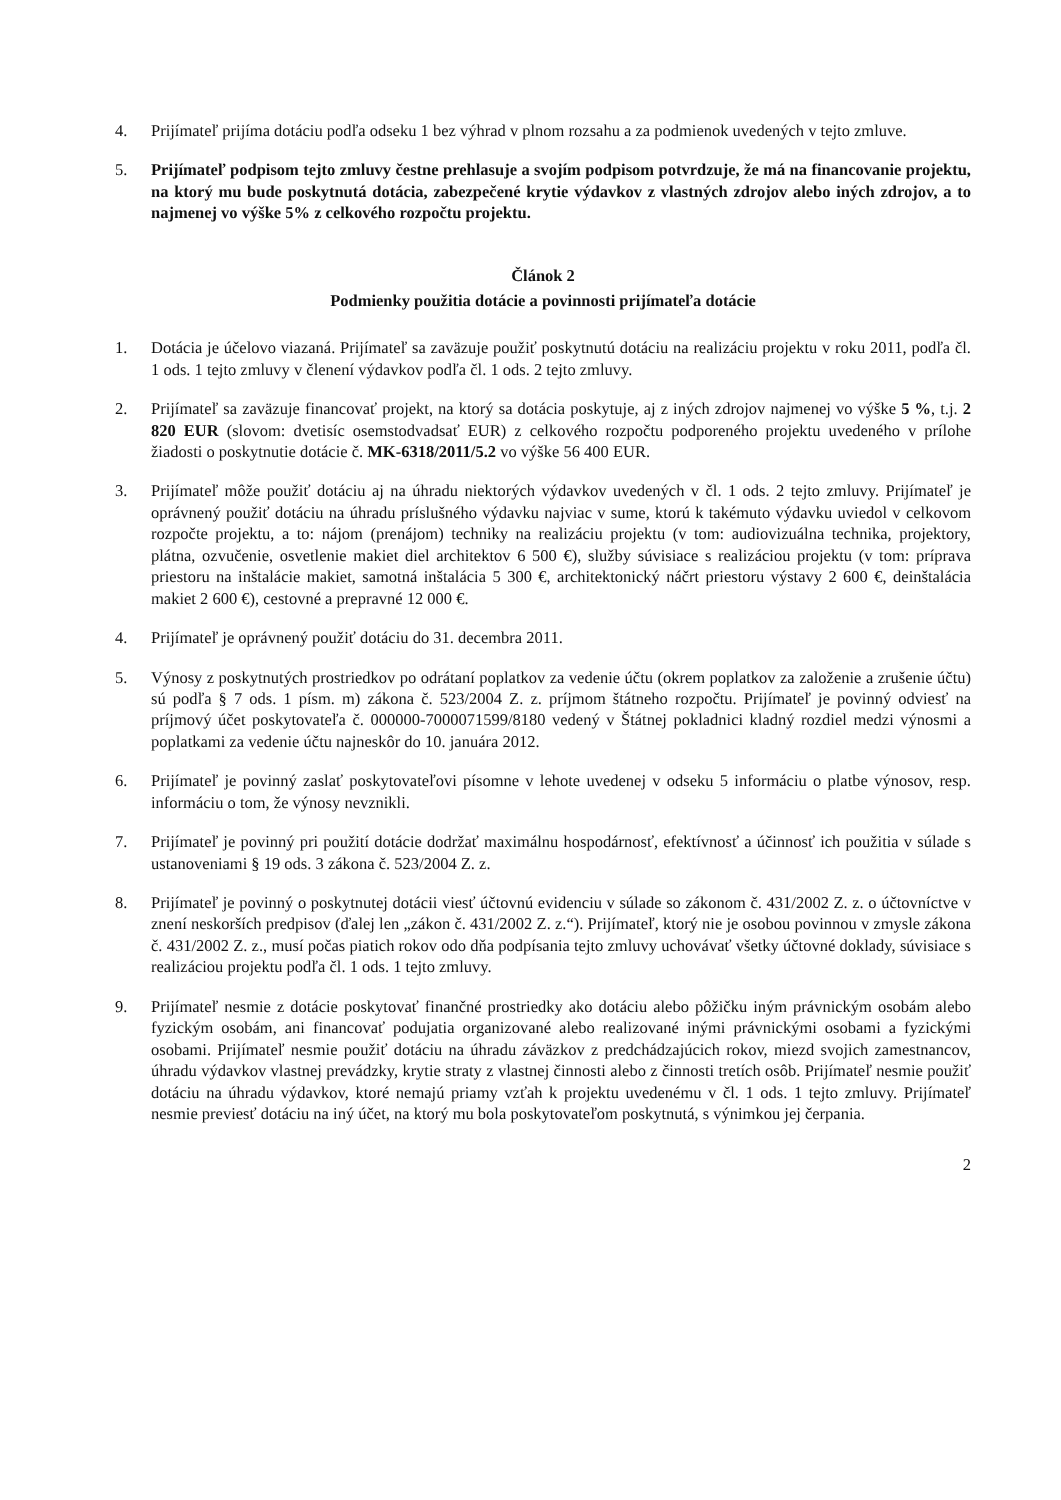4. Prijímateľ prijíma dotáciu podľa odseku 1 bez výhrad v plnom rozsahu a za podmienok uvedených v tejto zmluve.
5. Prijímateľ podpisom tejto zmluvy čestne prehlasuje a svojím podpisom potvrdzuje, že má na financovanie projektu, na ktorý mu bude poskytnutá dotácia, zabezpečené krytie výdavkov z vlastných zdrojov alebo iných zdrojov, a to najmenej vo výške 5% z celkového rozpočtu projektu.
Článok 2
Podmienky použitia dotácie a povinnosti prijímateľa dotácie
1. Dotácia je účelovo viazaná. Prijímateľ sa zaväzuje použiť poskytnutú dotáciu na realizáciu projektu v roku 2011, podľa čl. 1 ods. 1 tejto zmluvy v členení výdavkov podľa čl. 1 ods. 2 tejto zmluvy.
2. Prijímateľ sa zaväzuje financovať projekt, na ktorý sa dotácia poskytuje, aj z iných zdrojov najmenej vo výške 5 %, t.j. 2 820 EUR (slovom: dvetisíc osemstodvadsať EUR) z celkového rozpočtu podporeného projektu uvedeného v prílohe žiadosti o poskytnutie dotácie č. MK-6318/2011/5.2 vo výške 56 400 EUR.
3. Prijímateľ môže použiť dotáciu aj na úhradu niektorých výdavkov uvedených v čl. 1 ods. 2 tejto zmluvy. Prijímateľ je oprávnený použiť dotáciu na úhradu príslušného výdavku najviac v sume, ktorú k takémuto výdavku uviedol v celkovom rozpočte projektu, a to: nájom (prenájom) techniky na realizáciu projektu (v tom: audiovizuálna technika, projektory, plátna, ozvučenie, osvetlenie makiet diel architektov 6 500 €), služby súvisiace s realizáciou projektu (v tom: príprava priestoru na inštalácie makiet, samotná inštalácia 5 300 €, architektonický náčrt priestoru výstavy 2 600 €, deinštalácia makiet 2 600 €), cestovné a prepravné 12 000 €.
4. Prijímateľ je oprávnený použiť dotáciu do 31. decembra 2011.
5. Výnosy z poskytnutých prostriedkov po odrátaní poplatkov za vedenie účtu (okrem poplatkov za založenie a zrušenie účtu) sú podľa § 7 ods. 1 písm. m) zákona č. 523/2004 Z. z. príjmom štátneho rozpočtu. Prijímateľ je povinný odviesť na príjmový účet poskytovateľa č. 000000-7000071599/8180 vedený v Štátnej pokladnici kladný rozdiel medzi výnosmi a poplatkami za vedenie účtu najneskôr do 10. januára 2012.
6. Prijímateľ je povinný zaslať poskytovateľovi písomne v lehote uvedenej v odseku 5 informáciu o platbe výnosov, resp. informáciu o tom, že výnosy nevznikli.
7. Prijímateľ je povinný pri použití dotácie dodržať maximálnu hospodárnosť, efektívnosť a účinnosť ich použitia v súlade s ustanoveniami § 19 ods. 3 zákona č. 523/2004 Z. z.
8. Prijímateľ je povinný o poskytnutej dotácii viesť účtovnú evidenciu v súlade so zákonom č. 431/2002 Z. z. o účtovníctve v znení neskorších predpisov (ďalej len „zákon č. 431/2002 Z. z.“). Prijímateľ, ktorý nie je osobou povinnou v zmysle zákona č. 431/2002 Z. z., musí počas piatich rokov odo dňa podpísania tejto zmluvy uchovávať všetky účtovné doklady, súvisiace s realizáciou projektu podľa čl. 1 ods. 1 tejto zmluvy.
9. Prijímateľ nesmie z dotácie poskytovať finančné prostriedky ako dotáciu alebo pôžičku iným právnickým osobám alebo fyzickým osobám, ani financovať podujatia organizované alebo realizované inými právnickými osobami a fyzickými osobami. Prijímateľ nesmie použiť dotáciu na úhradu záväzkov z predchádzajúcich rokov, miezd svojich zamestnancov, úhradu výdavkov vlastnej prevádzky, krytie straty z vlastnej činnosti alebo z činnosti tretích osôb. Prijímateľ nesmie použiť dotáciu na úhradu výdavkov, ktoré nemajú priamy vzťah k projektu uvedenému v čl. 1 ods. 1 tejto zmluvy. Prijímateľ nesmie previesť dotáciu na iný účet, na ktorý mu bola poskytovateľom poskytnutá, s výnimkou jej čerpania.
2